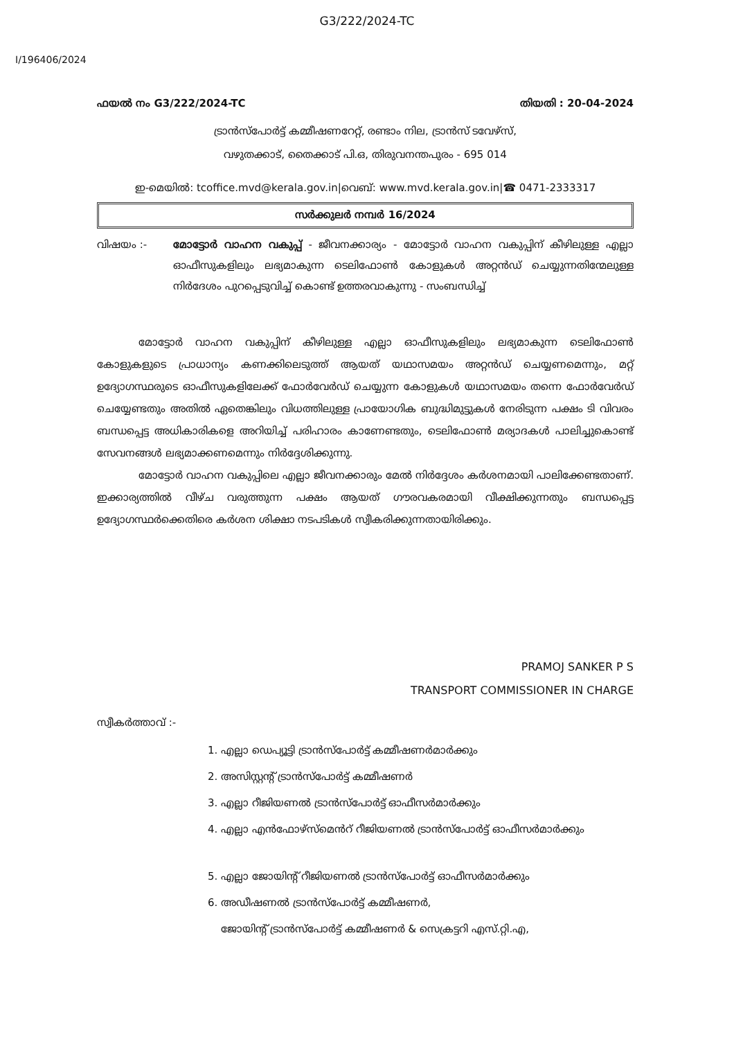G3/222/2024-TC
I/196406/2024
ഫയൽ നം G3/222/2024-TC തിയതി : 20-04-2024
ട്രാൻസ്പോർട്ട് കമ്മീഷണറേറ്റ്, രണ്ടാം നില, ട്രാൻസ് ടവേഴ്സ്,
വഴുതക്കാട്, തൈക്കാട് പി.ഒ, തിരുവനന്തപുരം - 695 014
ഇ-മെയിൽ: tcoffice.mvd@kerala.gov.in|വെബ്: www.mvd.kerala.gov.in|☎ 0471-2333317
സർക്കുലർ നമ്പർ 16/2024
വിഷയം :- മോട്ടോർ വാഹന വകുപ്പ് - ജീവനക്കാര്യം - മോട്ടോർ വാഹന വകുപ്പിന് കീഴിലുള്ള എല്ലാ ഓഫീസുകളിലും ലഭ്യമാകുന്ന ടെലിഫോൺ കോളുകൾ അറ്റൻഡ് ചെയ്യുന്നതിന്മേലുള്ള നിർദേശം പുറപ്പെടുവിച്ച് കൊണ്ട് ഉത്തരവാകുന്നു - സംബന്ധിച്ച്
മോട്ടോർ വാഹന വകുപ്പിന് കീഴിലുള്ള എല്ലാ ഓഫീസുകളിലും ലഭ്യമാകുന്ന ടെലിഫോൺ കോളുകളുടെ പ്രാധാന്യം കണക്കിലെടുത്ത് ആയത് യഥാസമയം അറ്റൻഡ് ചെയ്യണമെന്നും, മറ്റ് ഉദ്യോഗസ്ഥരുടെ ഓഫീസുകളിലേക്ക് ഫോർവേർഡ് ചെയ്യുന്ന കോളുകൾ യഥാസമയം തന്നെ ഫോർവേർഡ് ചെയ്യേണ്ടതും അതിൽ ഏതെങ്കിലും വിധത്തിലുള്ള പ്രായോഗിക ബുദ്ധിമുട്ടുകൾ നേരിടുന്ന പക്ഷം ടി വിവരം ബന്ധപ്പെട്ട അധികാരികളെ അറിയിച്ച് പരിഹാരം കാണേണ്ടതും, ടെലിഫോൺ മര്യാദകൾ പാലിച്ചുകൊണ്ട് സേവനങ്ങൾ ലഭ്യമാക്കണമെന്നും നിർദ്ദേശിക്കുന്നു.
മോട്ടോർ വാഹന വകുപ്പിലെ എല്ലാ ജീവനക്കാരും മേൽ നിർദ്ദേശം കർശനമായി പാലിക്കേണ്ടതാണ്. ഇക്കാര്യത്തിൽ വീഴ്ച വരുത്തുന്ന പക്ഷം ആയത് ഗൗരവകരമായി വീക്ഷിക്കുന്നതും ബന്ധപ്പെട്ട ഉദ്യോഗസ്ഥർക്കെതിരെ കർശന ശിക്ഷാ നടപടികൾ സ്വീകരിക്കുന്നതായിരിക്കും.
PRAMOJ SANKER P S
TRANSPORT COMMISSIONER IN CHARGE
സ്വീകർത്താവ് :-
1. എല്ലാ ഡെപ്യൂട്ടി ട്രാൻസ്പോർട്ട് കമ്മീഷണർമാർക്കും
2. അസിസ്റ്റന്റ് ട്രാൻസ്പോർട്ട് കമ്മീഷണർ
3. എല്ലാ റീജിയണൽ ട്രാൻസ്പോർട്ട് ഓഫീസർമാർക്കും
4. എല്ലാ എൻഫോഴ്സ്മെൻറ് റീജിയണൽ ട്രാൻസ്പോർട്ട് ഓഫീസർമാർക്കും
5. എല്ലാ ജോയിന്റ് റീജിയണൽ ട്രാൻസ്പോർട്ട് ഓഫീസർമാർക്കും
6. അഡീഷണൽ ട്രാൻസ്പോർട്ട് കമ്മീഷണർ,
ജോയിന്റ് ട്രാൻസ്പോർട്ട് കമ്മീഷണർ & സെക്രട്ടറി എസ്.റ്റി.എ,